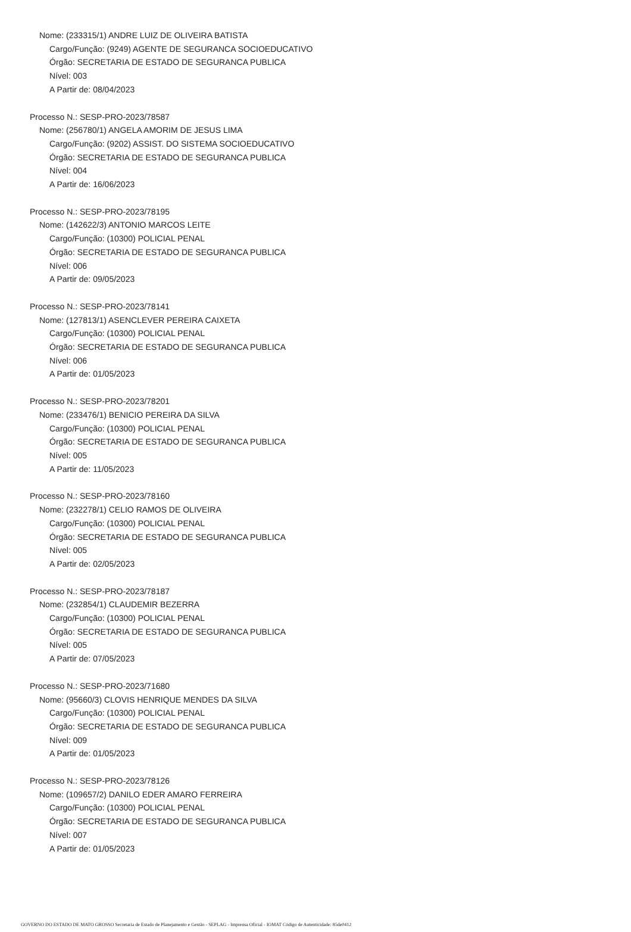Nome: (233315/1) ANDRE LUIZ DE OLIVEIRA BATISTA
Cargo/Função: (9249) AGENTE DE SEGURANCA SOCIOEDUCATIVO
Órgão: SECRETARIA DE ESTADO DE SEGURANCA PUBLICA
Nível: 003
A Partir de: 08/04/2023
Processo N.: SESP-PRO-2023/78587
Nome: (256780/1) ANGELA AMORIM DE JESUS LIMA
Cargo/Função: (9202) ASSIST. DO SISTEMA SOCIOEDUCATIVO
Órgão: SECRETARIA DE ESTADO DE SEGURANCA PUBLICA
Nível: 004
A Partir de: 16/06/2023
Processo N.: SESP-PRO-2023/78195
Nome: (142622/3) ANTONIO MARCOS LEITE
Cargo/Função: (10300) POLICIAL PENAL
Órgão: SECRETARIA DE ESTADO DE SEGURANCA PUBLICA
Nível: 006
A Partir de: 09/05/2023
Processo N.: SESP-PRO-2023/78141
Nome: (127813/1) ASENCLEVER PEREIRA CAIXETA
Cargo/Função: (10300) POLICIAL PENAL
Órgão: SECRETARIA DE ESTADO DE SEGURANCA PUBLICA
Nível: 006
A Partir de: 01/05/2023
Processo N.: SESP-PRO-2023/78201
Nome: (233476/1) BENICIO PEREIRA DA SILVA
Cargo/Função: (10300) POLICIAL PENAL
Órgão: SECRETARIA DE ESTADO DE SEGURANCA PUBLICA
Nível: 005
A Partir de: 11/05/2023
Processo N.: SESP-PRO-2023/78160
Nome: (232278/1) CELIO RAMOS DE OLIVEIRA
Cargo/Função: (10300) POLICIAL PENAL
Órgão: SECRETARIA DE ESTADO DE SEGURANCA PUBLICA
Nível: 005
A Partir de: 02/05/2023
Processo N.: SESP-PRO-2023/78187
Nome: (232854/1) CLAUDEMIR BEZERRA
Cargo/Função: (10300) POLICIAL PENAL
Órgão: SECRETARIA DE ESTADO DE SEGURANCA PUBLICA
Nível: 005
A Partir de: 07/05/2023
Processo N.: SESP-PRO-2023/71680
Nome: (95660/3) CLOVIS HENRIQUE MENDES DA SILVA
Cargo/Função: (10300) POLICIAL PENAL
Órgão: SECRETARIA DE ESTADO DE SEGURANCA PUBLICA
Nível: 009
A Partir de: 01/05/2023
Processo N.: SESP-PRO-2023/78126
Nome: (109657/2) DANILO EDER AMARO FERREIRA
Cargo/Função: (10300) POLICIAL PENAL
Órgão: SECRETARIA DE ESTADO DE SEGURANCA PUBLICA
Nível: 007
A Partir de: 01/05/2023
GOVERNO DO ESTADO DE MATO GROSSO Secretaria de Estado de Planejamento e Gestão - SEPLAG - Imprensa Oficial - IOMAT Código de Autenticidade: 85de0412